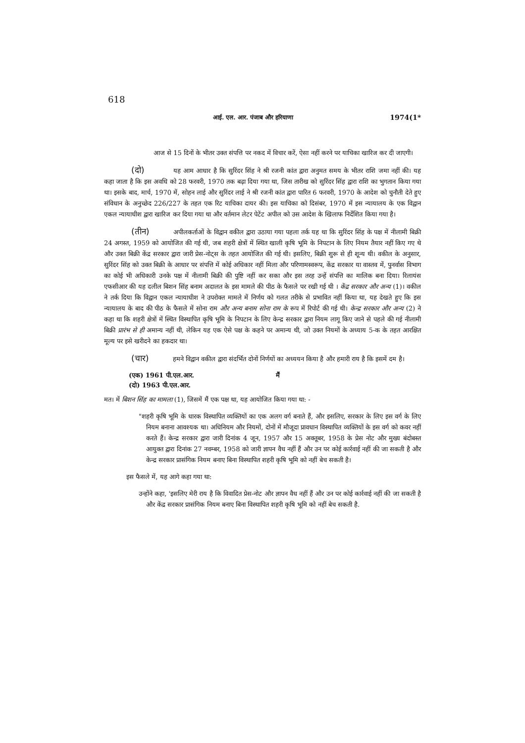618
आई. एल. आर. पंजाब और हरियाणा 1974(1*
आज से 15 दिनों के भीतर उक्त संपत्ति पर नकद में विचार करें, ऐसा नहीं करने पर याचिका खारिज कर दी जाएगी।
(दो) यह आम आधार है कि सुरिंदर सिंह ने श्री रजनी कांत द्वारा अनुमत समय के भीतर राशि जमा नहीं की। यह कहा जाता है कि इस अवधि को 28 फरवरी, 1970 तक बढ़ा दिया गया था, जिस तारीख को सुरिंदर सिंह द्वारा राशि का भुगतान किया गया था। इसके बाद, मार्च, 1970 में, सोहन लाई और सुरिंदर लाई ने श्री रजनी कांत द्वारा पारित 6 फरवरी, 1970 के आदेश को चुनौती देते हुए संविधान के अनुच्छेद 226/227 के तहत एक रिट याचिका दायर की। इस याचिका को दिसंबर, 1970 में इस न्यायालय के एक विद्वान एकल न्यायाधीश द्वारा खारिज कर दिया गया था और वर्तमान लेटर पेटेंट अपील को उस आदेश के खिलाफ निर्देशित किया गया है।
(तीन) अपीलकर्ताओं के विद्वान वकील द्वारा उठाया गया पहला तर्क यह था कि सुरिंदर सिंह के पक्ष में नीलामी बिक्री 24 अगस्त, 1959 को आयोजित की गई थी, जब शहरी क्षेत्रों में स्थित खाली कृषि भूमि के निपटान के लिए नियम तैयार नहीं किए गए थे और उक्त बिक्री केंद्र सरकार द्वारा जारी प्रेस-नोट्स के तहत आयोजित की गई थी। इसलिए, बिक्री शुरू से ही शून्य थी। वकील के अनुसार, सुरिंदर सिंह को उक्त बिक्री के आधार पर संपत्ति में कोई अधिकार नहीं मिला और परिणामस्वरूप, केंद्र सरकार या वास्तव में, पुनर्वास विभाग का कोई भी अधिकारी उनके पक्ष में नीलामी बिक्री की पुष्टि नहीं कर सका और इस तरह उन्हें संपत्ति का मालिक बना दिया। रिलायंस एफसीआर की यह दलील बिशन सिंह बनाम अदालत के इस मामले की पीठ के फैसले पर रखी गई थी । केंद्र सरकार और अन्य (1)। वकील ने तर्क दिया कि विद्वान एकल न्यायाधीश ने उपरोक्त मामले में निर्णय को गलत तरीके से प्रभावित नहीं किया था, यह देखते हुए कि इस न्यायालय के बाद की पीठ के फैसले में सोना राम और अन्य बनाम सोना राम के रूप में रिपोर्ट की गई थी। केन्द्र सरकार और अन्य (2) ने कहा था कि शहरी क्षेत्रों में स्थित विस्थापित कृषि भूमि के निपटान के लिए केन्द्र सरकार द्वारा नियम लागू किए जाने से पहले की गई नीलामी बिक्री प्रारंभ से ही अमान्य नहीं थी, लेकिन यह एक ऐसे पक्ष के कहने पर अमान्य थी, जो उक्त नियमों के अध्याय 5-क के तहत आरक्षित मूल्य पर इसे खरीदने का हकदार था।
(चार) हमने विद्वान वकील द्वारा संदर्भित दोनों निर्णयों का अध्ययन किया है और हमारी राय है कि इसमें दम है।
(एक) 1961 पी.एल.आर. मैं
(दो) 1963 पी.एल.आर.
मत। में बिशन सिंह का मामला (1), जिसमें मैं एक पक्ष था, यह आयोजित किया गया था: -
"शहरी कृषि भूमि के धारक विस्थापित व्यक्तियों का एक अलग वर्ग बनाते हैं, और इसलिए, सरकार के लिए इस वर्ग के लिए नियम बनाना आवश्यक था। अधिनियम और नियमों, दोनों में मौजूदा प्रावधान विस्थापित व्यक्तियों के इस वर्ग को कवर नहीं करते हैं। केन्द्र सरकार द्वारा जारी दिनांक 4 जून, 1957 और 15 अक्तूबर, 1958 के प्रेस नोट और मुख्य बंदोबस्त आयुक्त द्वारा दिनांक 27 नवम्बर, 1958 को जारी ज्ञापन वैध नहीं हैं और उन पर कोई कार्रवाई नहीं की जा सकती है और केन्द्र सरकार प्रासंगिक नियम बनाए बिना विस्थापित शहरी कृषि भूमि को नहीं बेच सकती है।
इस फैसले में, यह आगे कहा गया था:
उन्होंने कहा, 'इसलिए मेरी राय है कि विवादित प्रेस-नोट और ज्ञापन वैध नहीं हैं और उन पर कोई कार्रवाई नहीं की जा सकती है और केंद्र सरकार प्रासंगिक नियम बनाए बिना विस्थापित शहरी कृषि भूमि को नहीं बेच सकती है.